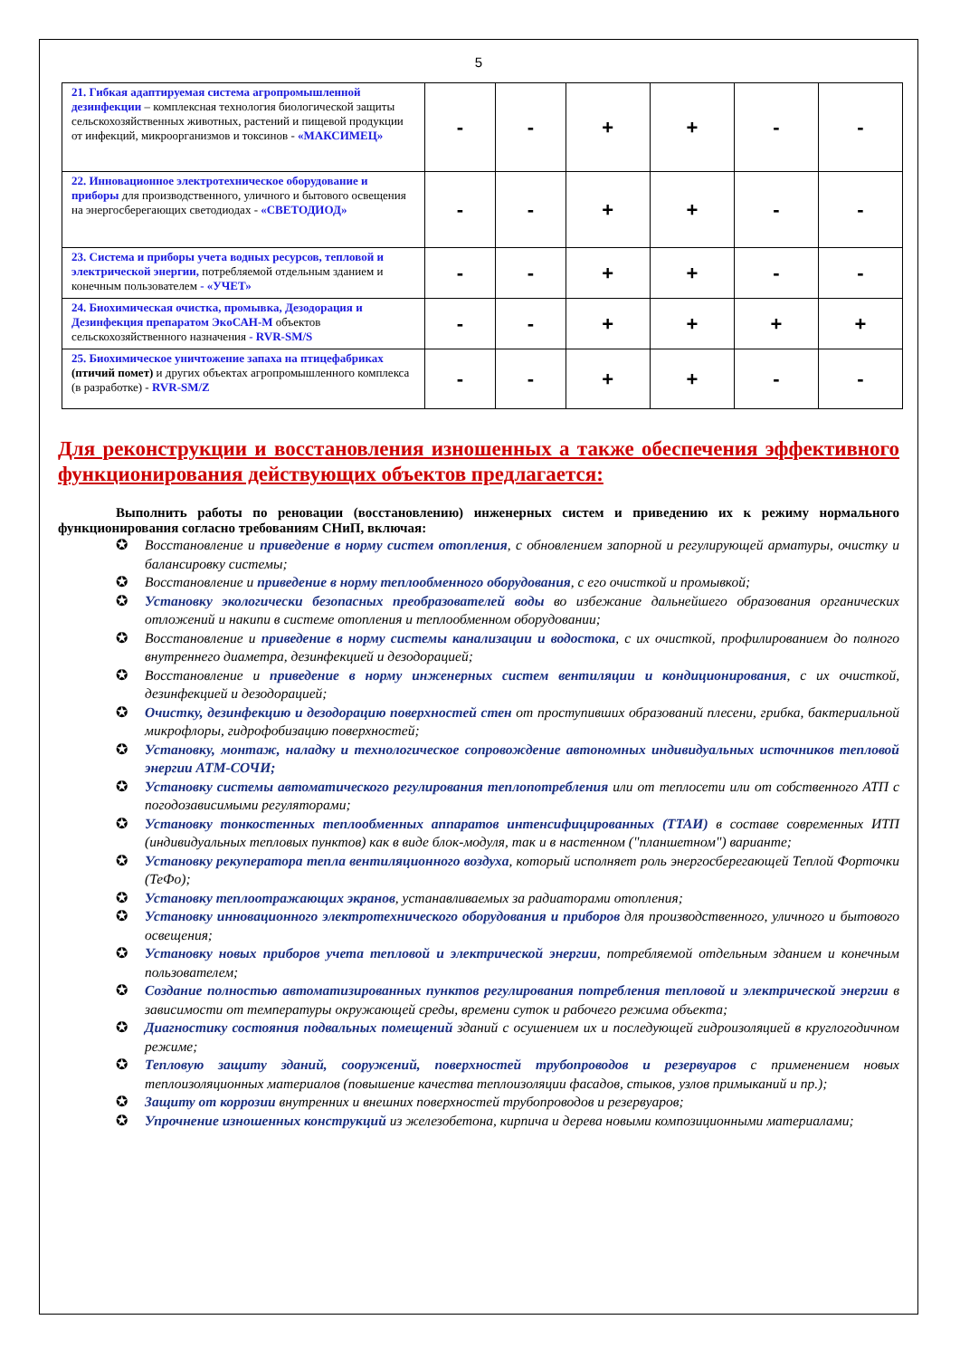5
| 21. Гибкая адаптируемая система агропромышленной дезинфекции – комплексная технология биологической защиты сельскохозяйственных животных, растений и пищевой продукции от инфекций, микроорганизмов и токсинов - «МАКСИМЕЦ» | - | - | + | + | - | - |
| 22. Инновационное электротехническое оборудование и приборы для производственного, уличного и бытового освещения на энергосберегающих светодиодах - «СВЕТОДИОД» | - | - | + | + | - | - |
| 23. Система и приборы учета водных ресурсов, тепловой и электрической энергии, потребляемой отдельным зданием и конечным пользователем - «УЧЕТ» | - | - | + | + | - | - |
| 24. Биохимическая очистка, промывка, Дезодорация и Дезинфекция препаратом ЭкоСАН-М объектов сельскохозяйственного назначения - RVR-SM/S | - | - | + | + | + | + |
| 25. Биохимическое уничтожение запаха на птицефабриках (птичий помет) и других объектах агропромышленного комплекса (в разработке) - RVR-SM/Z | - | - | + | + | - | - |
Для реконструкции и восстановления изношенных а также обеспечения эффективного функционирования действующих объектов предлагается:
Выполнить работы по реновации (восстановлению) инженерных систем и приведению их к режиму нормального функционирования согласно требованиям СНиП, включая:
✪ Восстановление и приведение в норму систем отопления, с обновлением запорной и регулирующей арматуры, очистку и балансировку системы;
✪ Восстановление и приведение в норму теплообменного оборудования, с его очисткой и промывкой;
✪ Установку экологически безопасных преобразователей воды во избежание дальнейшего образования органических отложений и накипи в системе отопления и теплообменном оборудовании;
✪ Восстановление и приведение в норму системы канализации и водостока, с их очисткой, профилированием до полного внутреннего диаметра, дезинфекцией и дезодорацией;
✪ Восстановление и приведение в норму инженерных систем вентиляции и кондиционирования, с их очисткой, дезинфекцией и дезодорацией;
✪ Очистку, дезинфекцию и дезодорацию поверхностей стен от проступивших образований плесени, грибка, бактериальной микрофлоры, гидрофобизацию поверхностей;
✪ Установку, монтаж, наладку и технологическое сопровождение автономных индивидуальных источников тепловой энергии АТМ-СОЧИ;
✪ Установку системы автоматического регулирования теплопотребления или от теплосети или от собственного АТП с погодозависимыми регуляторами;
✪ Установку тонкостенных теплообменных аппаратов интенсифицированных (ТТАИ) в составе современных ИТП (индивидуальных тепловых пунктов) как в виде блок-модуля, так и в настенном ("планшетном") варианте;
✪ Установку рекуператора тепла вентиляционного воздуха, который исполняет роль энергосберегающей Теплой Форточки (ТеФо);
✪ Установку теплоотражающих экранов, устанавливаемых за радиаторами отопления;
✪ Установку инновационного электротехнического оборудования и приборов для производственного, уличного и бытового освещения;
✪ Установку новых приборов учета тепловой и электрической энергии, потребляемой отдельным зданием и конечным пользователем;
✪ Создание полностью автоматизированных пунктов регулирования потребления тепловой и электрической энергии в зависимости от температуры окружающей среды, времени суток и рабочего режима объекта;
✪ Диагностику состояния подвальных помещений зданий с осушением их и последующей гидроизоляцией в круглогодичном режиме;
✪ Тепловую защиту зданий, сооружений, поверхностей трубопроводов и резервуаров с применением новых теплоизоляционных материалов (повышение качества теплоизоляции фасадов, стыков, узлов примыканий и пр.);
✪ Защиту от коррозии внутренних и внешних поверхностей трубопроводов и резервуаров;
✪ Упрочнение изношенных конструкций из железобетона, кирпича и дерева новыми композиционными материалами;